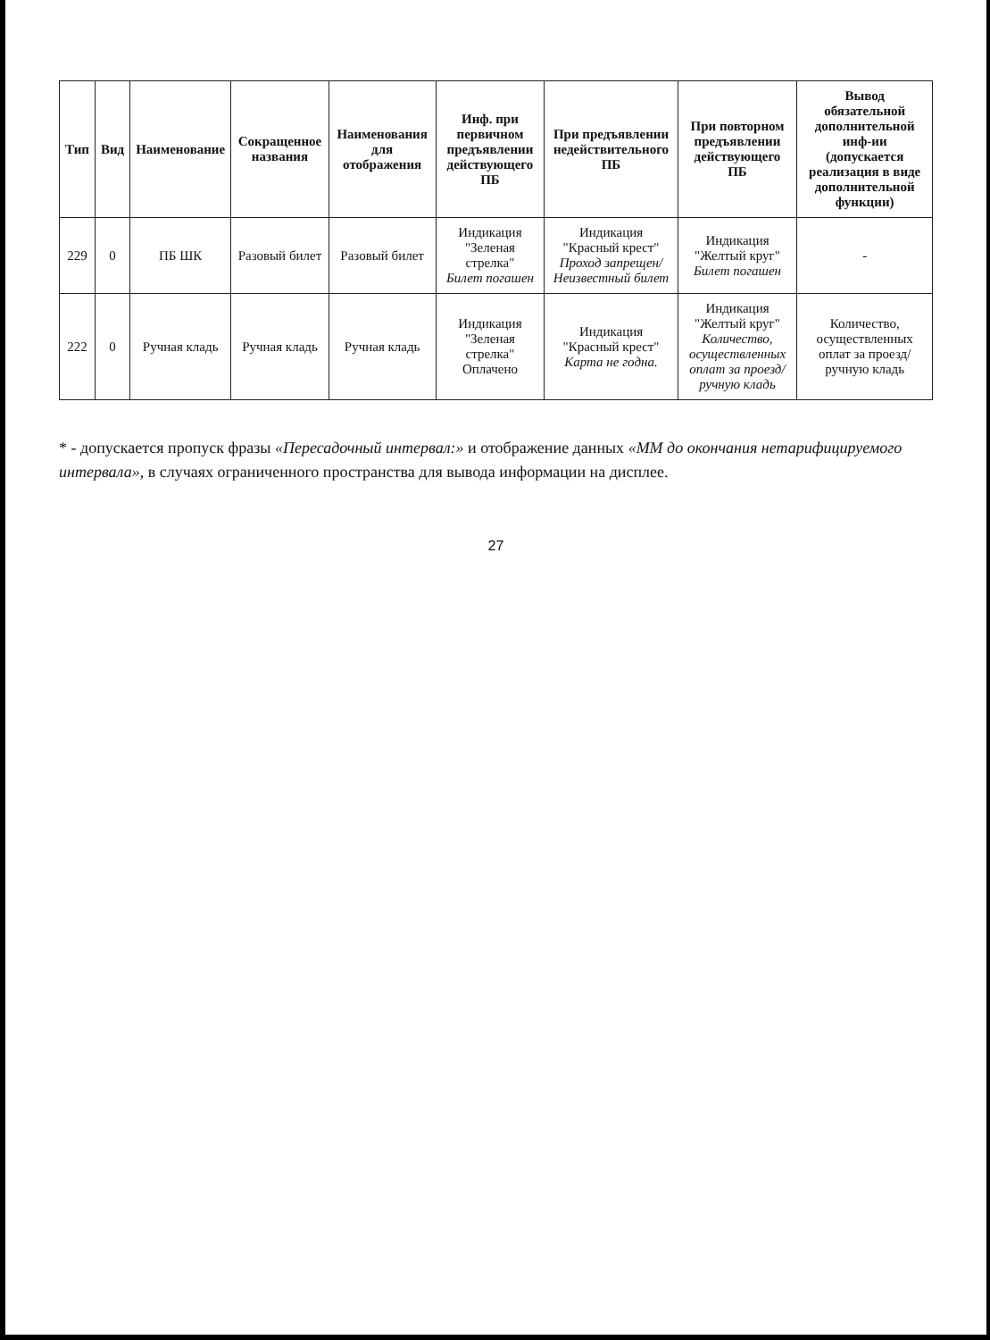| Тип | Вид | Наименование | Сокращенное названия | Наименования для отображения | Инф. при первичном предъявлении действующего ПБ | При предъявлении недействительного ПБ | При повторном предъявлении действующего ПБ | Вывод обязательной дополнительной инф-ии (допускается реализация в виде дополнительной функции) |
| --- | --- | --- | --- | --- | --- | --- | --- | --- |
| 229 | 0 | ПБ ШК | Разовый билет | Разовый билет | Индикация "Зеленая стрелка" Билет погашен | Индикация "Красный крест" Проход запрещен/ Неизвестный билет | Индикация "Желтый круг" Билет погашен | - |
| 222 | 0 | Ручная кладь | Ручная кладь | Ручная кладь | Индикация "Зеленая стрелка" Оплачено | Индикация "Красный крест" Карта не годна. | Индикация "Желтый круг" Количество, осуществленных оплат за проезд/ ручную кладь | Количество, осуществленных оплат за проезд/ ручную кладь |
* - допускается пропуск фразы «Пересадочный интервал:» и отображение данных «ММ до окончания нетарифицируемого интервала», в случаях ограниченного пространства для вывода информации на дисплее.
27